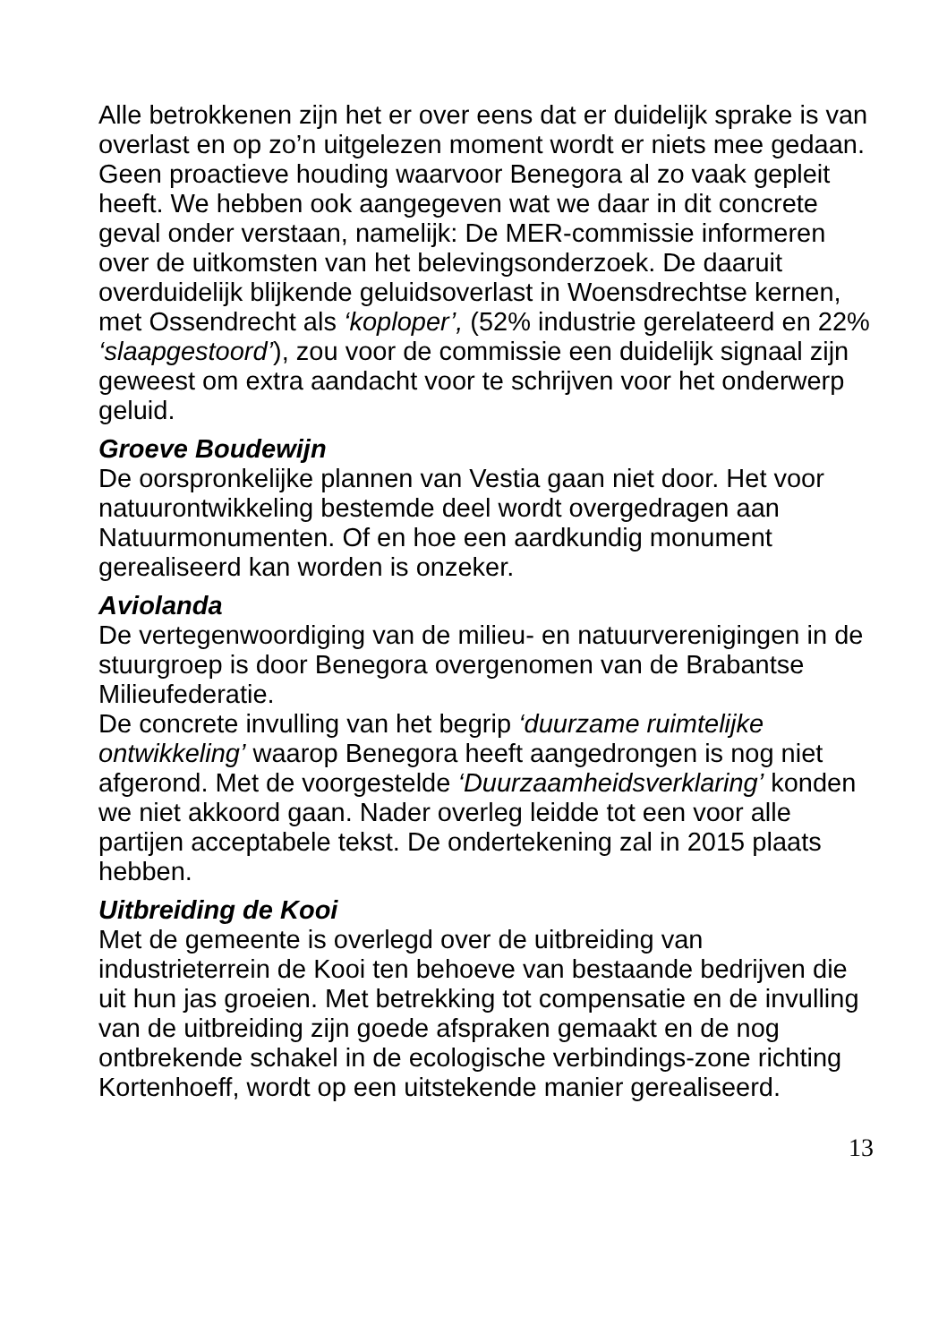Alle betrokkenen zijn het er over eens dat er duidelijk sprake is van overlast en op zo’n uitgelezen moment wordt er niets mee gedaan. Geen proactieve houding waarvoor Benegora al zo vaak gepleit heeft. We hebben ook aangegeven wat we daar in dit concrete geval onder verstaan, namelijk: De MER-commissie informeren over de uitkomsten van het belevingsonderzoek. De daaruit overduidelijk blijkende geluidsoverlast in Woensdrechtse kernen, met Ossendrecht als ‘koploper’, (52% industrie gerelateerd en 22% ‘slaapgestoord’), zou voor de commissie een duidelijk signaal zijn geweest om extra aandacht voor te schrijven voor het onderwerp geluid.
Groeve Boudewijn
De oorspronkelijke plannen van Vestia gaan niet door. Het voor natuurontwikkeling bestemde deel wordt overgedragen aan Natuurmonumenten. Of en hoe een aardkundig monument gerealiseerd kan worden is onzeker.
Aviolanda
De vertegenwoordiging van de milieu- en natuurverenigingen in de stuurgroep is door Benegora overgenomen van de Brabantse Milieufederatie.
De concrete invulling van het begrip ‘duurzame ruimtelijke ontwikkeling’ waarop Benegora heeft aangedrongen is nog niet afgerond. Met de voorgestelde ‘Duurzaamheidsverklaring’ konden we niet akkoord gaan. Nader overleg leidde tot een voor alle partijen acceptabele tekst. De ondertekening zal in 2015 plaats hebben.
Uitbreiding de Kooi
Met de gemeente is overlegd over de uitbreiding van industrieterrein de Kooi ten behoeve van bestaande bedrijven die uit hun jas groeien. Met betrekking tot compensatie en de invulling van de uitbreiding zijn goede afspraken gemaakt en de nog ontbrekende schakel in de ecologische verbindings-zone richting Kortenhoeff, wordt op een uitstekende manier gerealiseerd.
13